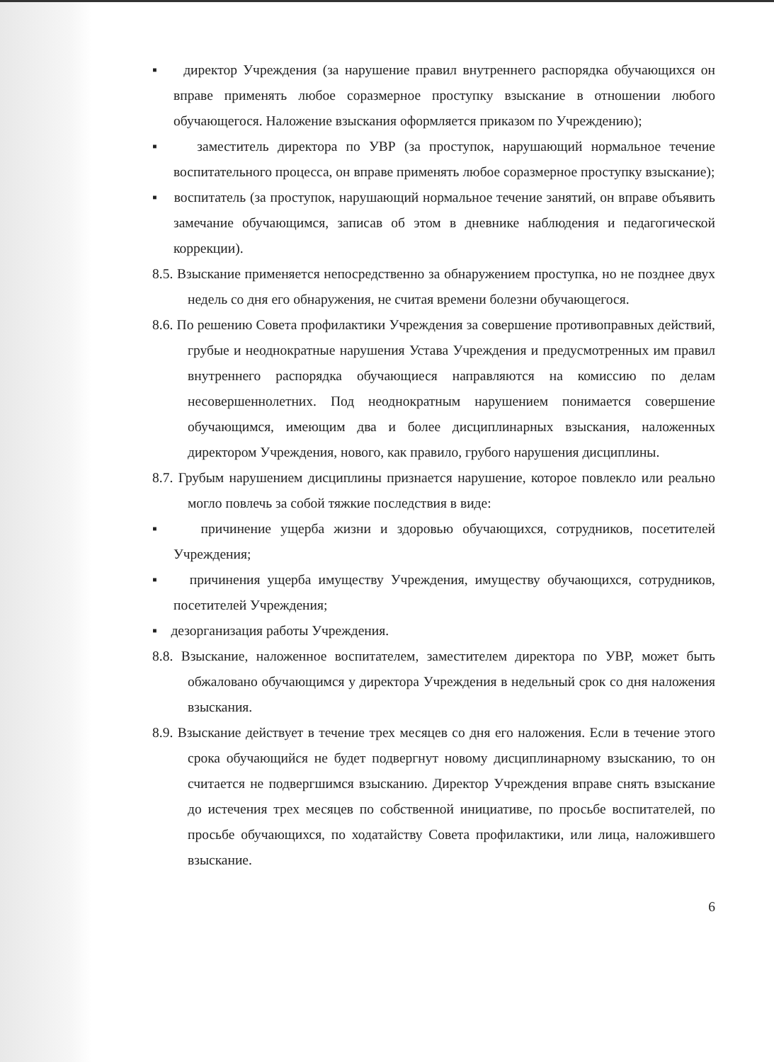▪ директор Учреждения (за нарушение правил внутреннего распорядка обучающихся он вправе применять любое соразмерное проступку взыскание в отношении любого обучающегося. Наложение взыскания оформляется приказом по Учреждению);
▪ заместитель директора по УВР (за проступок, нарушающий нормальное течение воспитательного процесса, он вправе применять любое соразмерное проступку взыскание);
▪ воспитатель (за проступок, нарушающий нормальное течение занятий, он вправе объявить замечание обучающимся, записав об этом в дневнике наблюдения и педагогической коррекции).
8.5. Взыскание применяется непосредственно за обнаружением проступка, но не позднее двух недель со дня его обнаружения, не считая времени болезни обучающегося.
8.6. По решению Совета профилактики Учреждения за совершение противоправных действий, грубые и неоднократные нарушения Устава Учреждения и предусмотренных им правил внутреннего распорядка обучающиеся направляются на комиссию по делам несовершеннолетних. Под неоднократным нарушением понимается совершение обучающимся, имеющим два и более дисциплинарных взыскания, наложенных директором Учреждения, нового, как правило, грубого нарушения дисциплины.
8.7. Грубым нарушением дисциплины признается нарушение, которое повлекло или реально могло повлечь за собой тяжкие последствия в виде:
▪ причинение ущерба жизни и здоровью обучающихся, сотрудников, посетителей Учреждения;
▪ причинения ущерба имуществу Учреждения, имуществу обучающихся, сотрудников, посетителей Учреждения;
▪ дезорганизация работы Учреждения.
8.8. Взыскание, наложенное воспитателем, заместителем директора по УВР, может быть обжаловано обучающимся у директора Учреждения в недельный срок со дня наложения взыскания.
8.9. Взыскание действует в течение трех месяцев со дня его наложения. Если в течение этого срока обучающийся не будет подвергнут новому дисциплинарному взысканию, то он считается не подвергшимся взысканию. Директор Учреждения вправе снять взыскание до истечения трех месяцев по собственной инициативе, по просьбе воспитателей, по просьбе обучающихся, по ходатайству Совета профилактики, или лица, наложившего взыскание.
6